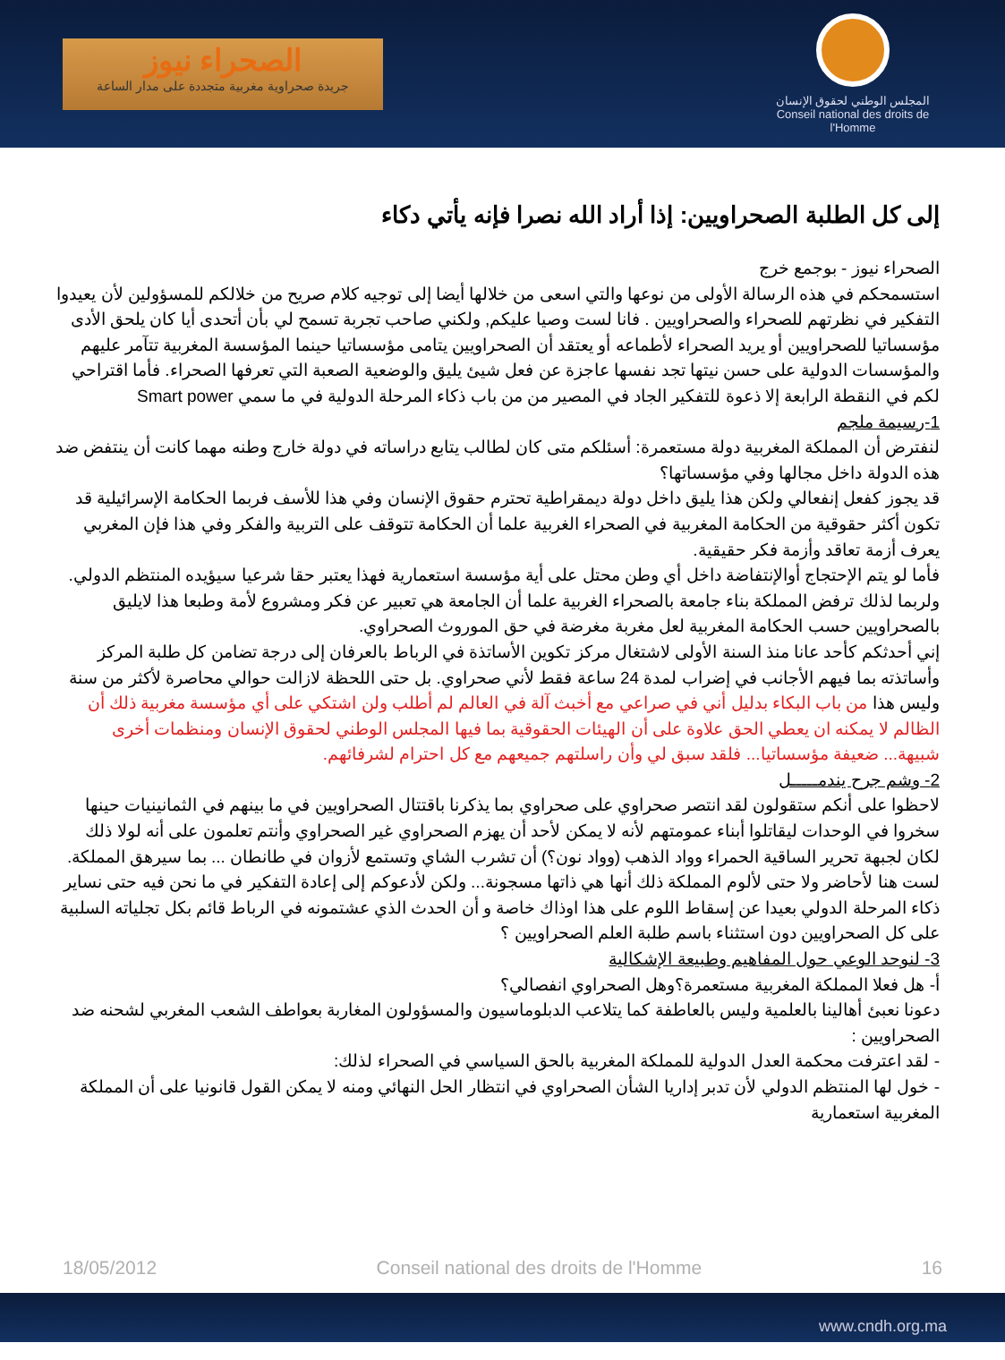الصحراء نيوز
جريدة صحراوية مغربية متجددة على مدار الساعة
المجلس الوطني لحقوق الإنسان
Conseil national des droits de l'Homme
إلى كل الطلبة الصحراويين: إذا أراد الله نصرا فإنه يأتي دكاء
الصحراء نيوز - بوجمع خرج
استسمحكم في هذه الرسالة الأولى من نوعها والتي اسعى من خلالها أيضا إلى توجيه كلام صريح من خلالكم للمسؤولين لأن يعيدوا التفكير في نظرتهم للصحراء والصحراويين . فانا لست وصيا عليكم, ولكني صاحب تجربة تسمح لي بأن أتحدى أيا كان يلحق الأدى مؤسساتيا للصحراويين أو يريد الصحراء لأطماعه أو يعتقد أن الصحراويين يتامى مؤسساتيا حينما المؤسسة المغربية تتآمر عليهم والمؤسسات الدولية على حسن نيتها تجد نفسها عاجزة عن فعل شيئ يليق والوضعية الصعبة التي تعرفها الصحراء. فأما اقتراحي لكم في النقطة الرابعة إلا ذعوة للتفكير الجاد في المصير من من باب ذكاء المرحلة الدولية في ما سمي Smart power
1-رسيمة ملجم
لنفترض أن المملكة المغربية دولة مستعمرة: أسئلكم متى كان لطالب يتابع دراساته في دولة خارج وطنه مهما كانت أن ينتفض ضد هذه الدولة داخل مجالها وفي مؤسساتها؟
قد يجوز كفعل إنفعالي ولكن هذا يليق داخل دولة ديمقراطية تحترم حقوق الإنسان وفي هذا للأسف فربما الحكامة الإسرائيلية قد تكون أكثر حقوقية من الحكامة المغربية في الصحراء الغربية علما أن الحكامة تتوقف على التربية والفكر وفي هذا فإن المغربي يعرف أزمة تعاقد وأزمة فكر حقيقية.
فأما لو يتم الإحتجاج أوالإنتفاضة داخل أي وطن محتل على أية مؤسسة استعمارية فهذا يعتبر حقا شرعيا سيؤيده المنتظم الدولي. ولربما لذلك ترفض المملكة بناء جامعة بالصحراء الغربية علما أن الجامعة هي تعبير عن فكر ومشروع لأمة وطبعا هذا لايليق بالصحراويين حسب الحكامة المغربية لعل مغربة مغرضة في حق الموروث الصحراوي.
إني أحدثكم كأحد عانا منذ السنة الأولى لاشتغال مركز تكوين الأساتذة في الرباط بالعرفان إلى درجة تضامن كل طلبة المركز وأساتذته بما فيهم الأجانب في إضراب لمدة 24 ساعة فقط لأني صحراوي. بل حتى اللحظة لازالت حوالي محاصرة لأكثر من سنة وليس هذا من باب البكاء بدليل أني في صراعي مع أخبث آلة في العالم لم أطلب ولن اشتكي على أي مؤسسة مغربية ذلك أن الظالم لا يمكنه ان يعطي الحق علاوة على أن الهيئات الحقوقية بما فيها المجلس الوطني لحقوق الإنسان ومنظمات أخرى شبيهة... ضعيفة مؤسساتيا... فلقد سبق لي وأن راسلتهم جميعهم مع كل احترام لشرفائهم.
2- وشم جرح يندمـــــل
لاحظوا على أنكم ستقولون لقد انتصر صحراوي على صحراوي بما يذكرنا باقتتال الصحراويين في ما بينهم في الثمانينيات حينها سخروا في الوحدات ليقاتلوا أبناء عمومتهم لأنه لا يمكن لأحد أن يهزم الصحراوي غير الصحراوي وأنتم تعلمون على أنه لولا ذلك لكان لجبهة تحرير الساقية الحمراء وواد الذهب (وواد نون؟) أن تشرب الشاي وتستمع لأزوان في طانطان ... بما سيرهق المملكة.
لست هنا لأحاضر ولا حتى لألوم المملكة ذلك أنها هي ذاتها مسجونة... ولكن لأدعوكم إلى إعادة التفكير في ما نحن فيه حتى نساير ذكاء المرحلة الدولي بعيدا عن إسقاط اللوم على هذا اوذاك خاصة و أن الحدث الذي عشتمونه في الرباط قائم بكل تجلياته السلبية على كل الصحراويين دون استثناء باسم طلبة العلم الصحراويين ؟
3- لنوحد الوعي حول المفاهيم وطبيعة الإشكالية
أ- هل فعلا المملكة المغربية مستعمرة؟وهل الصحراوي انفصالي؟
دعونا نعبئ أهالينا بالعلمية وليس بالعاطفة كما يتلاعب الدبلوماسيون والمسؤولون المغاربة بعواطف الشعب المغربي لشحنه ضد الصحراويين :
- لقد اعترفت محكمة العدل الدولية للمملكة المغربية بالحق السياسي في الصحراء لذلك:
- خول لها المنتظم الدولي لأن تدبر إداريا الشأن الصحراوي في انتظار الحل النهائي ومنه لا يمكن القول قانونيا على أن المملكة المغربية استعمارية
18/05/2012 Conseil national des droits de l'Homme 16
www.cndh.org.ma